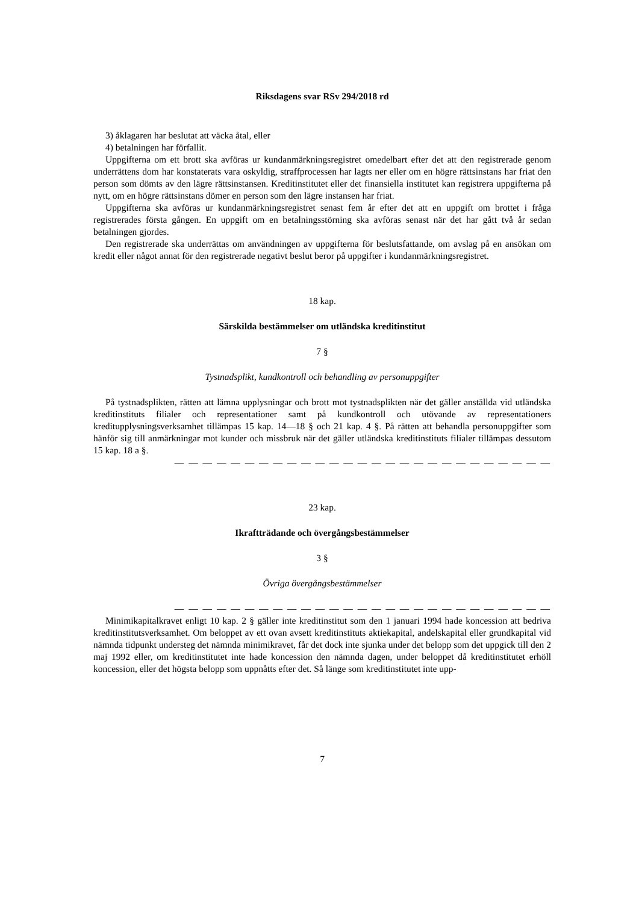Riksdagens svar RSv 294/2018 rd
3) åklagaren har beslutat att väcka åtal, eller
4) betalningen har förfallit.
Uppgifterna om ett brott ska avföras ur kundanmärkningsregistret omedelbart efter det att den registrerade genom underrättens dom har konstaterats vara oskyldig, straffprocessen har lagts ner eller om en högre rättsinstans har friat den person som dömts av den lägre rättsinstansen. Kreditinstitutet eller det finansiella institutet kan registrera uppgifterna på nytt, om en högre rättsinstans dömer en person som den lägre instansen har friat.
Uppgifterna ska avföras ur kundanmärkningsregistret senast fem år efter det att en uppgift om brottet i fråga registrerades första gången. En uppgift om en betalningsstörning ska avföras senast när det har gått två år sedan betalningen gjordes.
Den registrerade ska underrättas om användningen av uppgifterna för beslutsfattande, om avslag på en ansökan om kredit eller något annat för den registrerade negativt beslut beror på uppgifter i kundanmärkningsregistret.
18 kap.
Särskilda bestämmelser om utländska kreditinstitut
7 §
Tystnadsplikt, kundkontroll och behandling av personuppgifter
På tystnadsplikten, rätten att lämna upplysningar och brott mot tystnadsplikten när det gäller anställda vid utländska kreditinstituts filialer och representationer samt på kundkontroll och utövande av representationers kreditupplysningsverksamhet tillämpas 15 kap. 14—18 § och 21 kap. 4 §. På rätten att behandla personuppgifter som hänför sig till anmärkningar mot kunder och missbruk när det gäller utländska kreditinstituts filialer tillämpas dessutom 15 kap. 18 a §.
— — — — — — — — — — — — — — — — — — — — — — — — — — —
23 kap.
Ikraftträdande och övergångsbestämmelser
3 §
Övriga övergångsbestämmelser
— — — — — — — — — — — — — — — — — — — — — — — — — — —
Minimikapitalkravet enligt 10 kap. 2 § gäller inte kreditinstitut som den 1 januari 1994 hade koncession att bedriva kreditinstitutsverksamhet. Om beloppet av ett ovan avsett kreditinstituts aktiekapital, andelskapital eller grundkapital vid nämnda tidpunkt understeg det nämnda minimikravet, får det dock inte sjunka under det belopp som det uppgick till den 2 maj 1992 eller, om kreditinstitutet inte hade koncession den nämnda dagen, under beloppet då kreditinstitutet erhöll koncession, eller det högsta belopp som uppnåtts efter det. Så länge som kreditinstitutet inte upp-
7